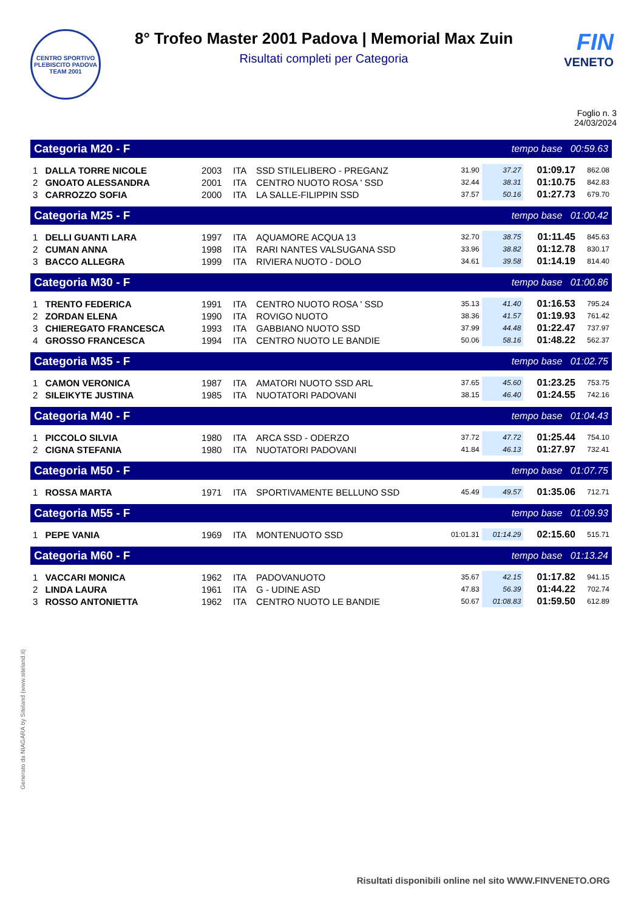CENTRO SPORTIVO
PLEBISCITO PADOVA
TEAM 2001
8° Trofeo Master 2001 Padova | Memorial Max Zuin
Risultati completi per Categoria
FIN
VENETO
Foglio n. 3
24/03/2024
| Categoria M20 - F | | | | | tempo base 00:59.63 | | | |
| 1 | DALLA TORRE NICOLE | 2003 | ITA | SSD STILELIBERO - PREGANZ | 31.90 | 37.27 | 01:09.17 | 862.08 |
| 2 | GNOATO ALESSANDRA | 2001 | ITA | CENTRO NUOTO ROSA ' SSD | 32.44 | 38.31 | 01:10.75 | 842.83 |
| 3 | CARROZZO SOFIA | 2000 | ITA | LA SALLE-FILIPPIN SSD | 37.57 | 50.16 | 01:27.73 | 679.70 |
| Categoria M25 - F | | | | | tempo base 01:00.42 | | | |
| 1 | DELLI GUANTI LARA | 1997 | ITA | AQUAMORE ACQUA 13 | 32.70 | 38.75 | 01:11.45 | 845.63 |
| 2 | CUMAN ANNA | 1998 | ITA | RARI NANTES VALSUGANA SSD | 33.96 | 38.82 | 01:12.78 | 830.17 |
| 3 | BACCO ALLEGRA | 1999 | ITA | RIVIERA NUOTO - DOLO | 34.61 | 39.58 | 01:14.19 | 814.40 |
| Categoria M30 - F | | | | | tempo base 01:00.86 | | | |
| 1 | TRENTO FEDERICA | 1991 | ITA | CENTRO NUOTO ROSA ' SSD | 35.13 | 41.40 | 01:16.53 | 795.24 |
| 2 | ZORDAN ELENA | 1990 | ITA | ROVIGO NUOTO | 38.36 | 41.57 | 01:19.93 | 761.42 |
| 3 | CHIEREGATO FRANCESCA | 1993 | ITA | GABBIANO NUOTO SSD | 37.99 | 44.48 | 01:22.47 | 737.97 |
| 4 | GROSSO FRANCESCA | 1994 | ITA | CENTRO NUOTO LE BANDIE | 50.06 | 58.16 | 01:48.22 | 562.37 |
| Categoria M35 - F | | | | | tempo base 01:02.75 | | | |
| 1 | CAMON VERONICA | 1987 | ITA | AMATORI NUOTO SSD ARL | 37.65 | 45.60 | 01:23.25 | 753.75 |
| 2 | SILEIKYTE JUSTINA | 1985 | ITA | NUOTATORI PADOVANI | 38.15 | 46.40 | 01:24.55 | 742.16 |
| Categoria M40 - F | | | | | tempo base 01:04.43 | | | |
| 1 | PICCOLO SILVIA | 1980 | ITA | ARCA SSD - ODERZO | 37.72 | 47.72 | 01:25.44 | 754.10 |
| 2 | CIGNA STEFANIA | 1980 | ITA | NUOTATORI PADOVANI | 41.84 | 46.13 | 01:27.97 | 732.41 |
| Categoria M50 - F | | | | | tempo base 01:07.75 | | | |
| 1 | ROSSA MARTA | 1971 | ITA | SPORTIVAMENTE BELLUNO SSD | 45.49 | 49.57 | 01:35.06 | 712.71 |
| Categoria M55 - F | | | | | tempo base 01:09.93 | | | |
| 1 | PEPE VANIA | 1969 | ITA | MONTENUOTO SSD | 01:01.31 | 01:14.29 | 02:15.60 | 515.71 |
| Categoria M60 - F | | | | | tempo base 01:13.24 | | | |
| 1 | VACCARI MONICA | 1962 | ITA | PADOVANUOTO | 35.67 | 42.15 | 01:17.82 | 941.15 |
| 2 | LINDA LAURA | 1961 | ITA | G - UDINE ASD | 47.83 | 56.39 | 01:44.22 | 702.74 |
| 3 | ROSSO ANTONIETTA | 1962 | ITA | CENTRO NUOTO LE BANDIE | 50.67 | 01:08.83 | 01:59.50 | 612.89 |
Generato da NIAGARA by Siteland (www.siteland.it)
Risultati disponibili online nel sito WWW.FINVENETO.ORG